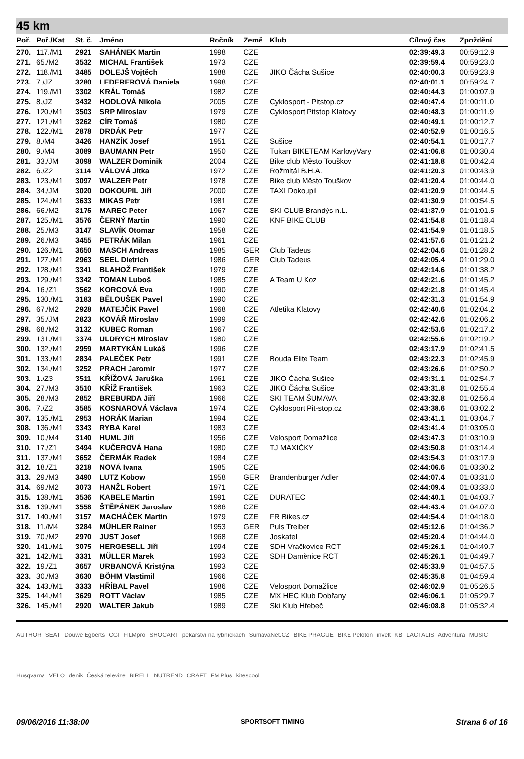45 km
| Poř. | Poř./Kat | St. č. | Jméno | Ročník | Země | Klub | Cílový čas | Zpoždění |
| --- | --- | --- | --- | --- | --- | --- | --- | --- |
| 270. | 117./M1 | 2921 | SAHÁNEK Martin | 1998 | CZE | | 02:39:49.3 | 00:59:12.9 |
| 271. | 65./M2 | 3532 | MICHAL František | 1973 | CZE | | 02:39:59.4 | 00:59:23.0 |
| 272. | 118./M1 | 3485 | DOLEJŠ Vojtěch | 1988 | CZE | JIKO Čácha Sušice | 02:40:00.3 | 00:59:23.9 |
| 273. | 7./JZ | 3280 | LEDEREROVÁ Daniela | 1998 | CZE | | 02:40:01.1 | 00:59:24.7 |
| 274. | 119./M1 | 3302 | KRÁL Tomáš | 1982 | CZE | | 02:40:44.3 | 01:00:07.9 |
| 275. | 8./JZ | 3432 | HODLOVÁ Nikola | 2005 | CZE | Cyklosport - Pitstop.cz | 02:40:47.4 | 01:00:11.0 |
| 276. | 120./M1 | 3503 | SRP Miroslav | 1979 | CZE | Cyklosport Pitstop Klatovy | 02:40:48.3 | 01:00:11.9 |
| 277. | 121./M1 | 3262 | CÍR Tomáš | 1980 | CZE | | 02:40:49.1 | 01:00:12.7 |
| 278. | 122./M1 | 2878 | DRDÁK Petr | 1977 | CZE | | 02:40:52.9 | 01:00:16.5 |
| 279. | 8./M4 | 3426 | HANZÍK Josef | 1951 | CZE | Sušice | 02:40:54.1 | 01:00:17.7 |
| 280. | 9./M4 | 3089 | BAUMANN Petr | 1950 | CZE | Tukan BIKETEAM KarlovyVary | 02:41:06.8 | 01:00:30.4 |
| 281. | 33./JM | 3098 | WALZER Dominik | 2004 | CZE | Bike club Město Touškov | 02:41:18.8 | 01:00:42.4 |
| 282. | 6./Z2 | 3114 | VÁLOVÁ Jitka | 1972 | CZE | Rožmitál B.H.A. | 02:41:20.3 | 01:00:43.9 |
| 283. | 123./M1 | 3097 | WALZER Petr | 1978 | CZE | Bike club Město Touškov | 02:41:20.4 | 01:00:44.0 |
| 284. | 34./JM | 3020 | DOKOUPIL Jiří | 2000 | CZE | TAXI Dokoupil | 02:41:20.9 | 01:00:44.5 |
| 285. | 124./M1 | 3633 | MIKAS Petr | 1981 | CZE | | 02:41:30.9 | 01:00:54.5 |
| 286. | 66./M2 | 3175 | MAREC Peter | 1967 | CZE | SKI CLUB Brandýs n.L. | 02:41:37.9 | 01:01:01.5 |
| 287. | 125./M1 | 3576 | ČERNÝ Martin | 1990 | CZE | KNF BIKE CLUB | 02:41:54.8 | 01:01:18.4 |
| 288. | 25./M3 | 3147 | SLAVÍK Otomar | 1958 | CZE | | 02:41:54.9 | 01:01:18.5 |
| 289. | 26./M3 | 3455 | PETRÁK Milan | 1961 | CZE | | 02:41:57.6 | 01:01:21.2 |
| 290. | 126./M1 | 3650 | MASCH Andreas | 1985 | GER | Club Tadeus | 02:42:04.6 | 01:01:28.2 |
| 291. | 127./M1 | 2963 | SEEL Dietrich | 1986 | GER | Club Tadeus | 02:42:05.4 | 01:01:29.0 |
| 292. | 128./M1 | 3341 | BLAHOŽ František | 1979 | CZE | | 02:42:14.6 | 01:01:38.2 |
| 293. | 129./M1 | 3342 | TOMAN Luboš | 1985 | CZE | A Team U Koz | 02:42:21.6 | 01:01:45.2 |
| 294. | 16./Z1 | 3562 | KORCOVÁ Eva | 1990 | CZE | | 02:42:21.8 | 01:01:45.4 |
| 295. | 130./M1 | 3183 | BĚLOUŠEK Pavel | 1990 | CZE | | 02:42:31.3 | 01:01:54.9 |
| 296. | 67./M2 | 2928 | MATEJČÍK Pavel | 1968 | CZE | Atletika Klatovy | 02:42:40.6 | 01:02:04.2 |
| 297. | 35./JM | 2823 | KOVÁŘ Miroslav | 1999 | CZE | | 02:42:42.6 | 01:02:06.2 |
| 298. | 68./M2 | 3132 | KUBEC Roman | 1967 | CZE | | 02:42:53.6 | 01:02:17.2 |
| 299. | 131./M1 | 3374 | ULDRYCH Miroslav | 1980 | CZE | | 02:42:55.6 | 01:02:19.2 |
| 300. | 132./M1 | 2959 | MARTYKÁN Lukáš | 1996 | CZE | | 02:43:17.9 | 01:02:41.5 |
| 301. | 133./M1 | 2834 | PALEČEK Petr | 1991 | CZE | Bouda Elite Team | 02:43:22.3 | 01:02:45.9 |
| 302. | 134./M1 | 3252 | PRACH Jaromír | 1977 | CZE | | 02:43:26.6 | 01:02:50.2 |
| 303. | 1./Z3 | 3511 | KŘÍŽOVÁ Jaruška | 1961 | CZE | JIKO Čácha Sušice | 02:43:31.1 | 01:02:54.7 |
| 304. | 27./M3 | 3510 | KŘÍŽ František | 1963 | CZE | JIKO Čácha Sušice | 02:43:31.8 | 01:02:55.4 |
| 305. | 28./M3 | 2852 | BREBURDA Jiří | 1966 | CZE | SKI TEAM ŠUMAVA | 02:43:32.8 | 01:02:56.4 |
| 306. | 7./Z2 | 3585 | KOSNAROVÁ Václava | 1974 | CZE | Cyklosport Pit-stop.cz | 02:43:38.6 | 01:03:02.2 |
| 307. | 135./M1 | 2953 | HORÁK Marian | 1994 | CZE | | 02:43:41.1 | 01:03:04.7 |
| 308. | 136./M1 | 3343 | RYBA Karel | 1983 | CZE | | 02:43:41.4 | 01:03:05.0 |
| 309. | 10./M4 | 3140 | HUML Jiří | 1956 | CZE | Velosport Domažlice | 02:43:47.3 | 01:03:10.9 |
| 310. | 17./Z1 | 3494 | KUČEROVÁ Hana | 1980 | CZE | TJ MAXIČKY | 02:43:50.8 | 01:03:14.4 |
| 311. | 137./M1 | 3652 | ČERMÁK Radek | 1984 | CZE | | 02:43:54.3 | 01:03:17.9 |
| 312. | 18./Z1 | 3218 | NOVÁ Ivana | 1985 | CZE | | 02:44:06.6 | 01:03:30.2 |
| 313. | 29./M3 | 3490 | LUTZ Kobow | 1958 | GER | Brandenburger Adler | 02:44:07.4 | 01:03:31.0 |
| 314. | 69./M2 | 3073 | HANŽL Robert | 1971 | CZE | | 02:44:09.4 | 01:03:33.0 |
| 315. | 138./M1 | 3536 | KABELE Martin | 1991 | CZE | DURATEC | 02:44:40.1 | 01:04:03.7 |
| 316. | 139./M1 | 3558 | ŠTĚPÁNEK Jaroslav | 1986 | CZE | | 02:44:43.4 | 01:04:07.0 |
| 317. | 140./M1 | 3157 | MACHÁČEK Martin | 1979 | CZE | FR Bikes.cz | 02:44:54.4 | 01:04:18.0 |
| 318. | 11./M4 | 3284 | MÜHLER Rainer | 1953 | GER | Puls Treiber | 02:45:12.6 | 01:04:36.2 |
| 319. | 70./M2 | 2970 | JUST Josef | 1968 | CZE | Joskatel | 02:45:20.4 | 01:04:44.0 |
| 320. | 141./M1 | 3075 | HERGESELL Jiří | 1994 | CZE | SDH Vračkovice RCT | 02:45:26.1 | 01:04:49.7 |
| 321. | 142./M1 | 3331 | MÜLLER Marek | 1993 | CZE | SDH Daměnice RCT | 02:45:26.1 | 01:04:49.7 |
| 322. | 19./Z1 | 3657 | URBANOVÁ Kristýna | 1993 | CZE | | 02:45:33.9 | 01:04:57.5 |
| 323. | 30./M3 | 3630 | BÖHM Vlastimil | 1966 | CZE | | 02:45:35.8 | 01:04:59.4 |
| 324. | 143./M1 | 3333 | HŘÍBAL Pavel | 1986 | CZE | Velosport Domažlice | 02:46:02.9 | 01:05:26.5 |
| 325. | 144./M1 | 3629 | ROTT Václav | 1985 | CZE | MX HEC Klub Dobřany | 02:46:06.1 | 01:05:29.7 |
| 326. | 145./M1 | 2920 | WALTER Jakub | 1989 | CZE | Ski Klub Hřebeč | 02:46:08.8 | 01:05:32.4 |
AUTHOR SEAT Douwe Egberts CGI FILMpro SHOCART pekařství na rybníčkách SumavaNet.CZ BIKE PRAGUE BIKE Peloton invelt KB LACTALIS Adventura MUSIC Husqvarna VELO denik Česká televize BIRELL NUTREND CRAFT FM Plus kitescool
09/06/2016 11:38:00 SPORTSOFT TIMING Strana 6 of 16